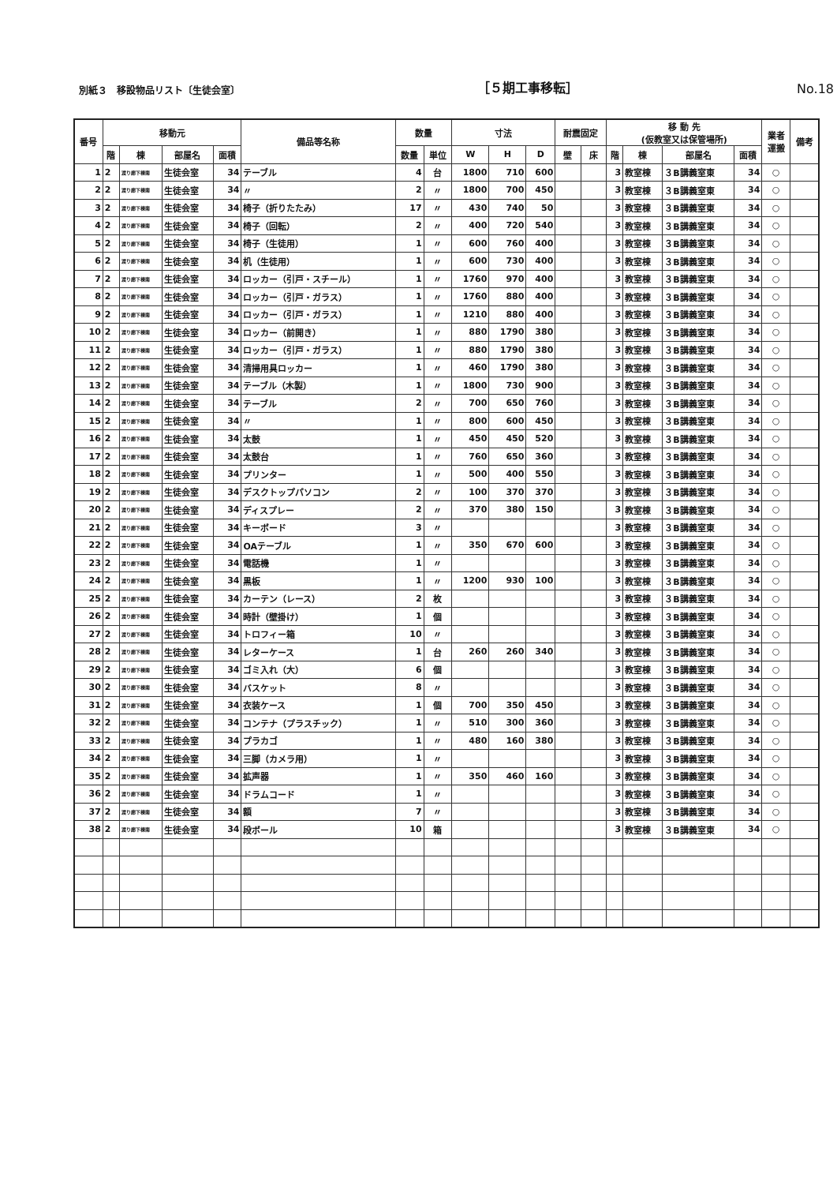別紙３　移設物品リスト〔生徒会室〕
［５期工事移転］
No.18
| 番号 | 移動元 | | | | 備品等名称 | 数量 | | 寸法 | | | 耐震固定 | | 移 動 先 (仮教室又は保管場所) | | | | 業者 運搬 | 備考 |
| --- | --- | --- | --- | --- | --- | --- | --- | --- | --- | --- | --- | --- | --- | --- | --- | --- | --- | --- |
| | 階 | 棟 | 部屋名 | 面積 | | 数量 | 単位 | W | H | D | 壁 | 床 | 階 | 棟 | 部屋名 | 面積 | | |
| 1 | 2 | 渡り廊下棟南 | 生徒会室 | 34 | テーブル | 4 | 台 | 1800 | 710 | 600 | | | 3 | 教室棟 | ３B講義室東 | 34 | ○ | |
| 2 | 2 | 渡り廊下棟南 | 生徒会室 | 34 | 〃 | 2 | 〃 | 1800 | 700 | 450 | | | 3 | 教室棟 | ３B講義室東 | 34 | ○ | |
| 3 | 2 | 渡り廊下棟南 | 生徒会室 | 34 | 椅子（折りたたみ） | 17 | 〃 | 430 | 740 | 50 | | | 3 | 教室棟 | ３B講義室東 | 34 | ○ | |
| 4 | 2 | 渡り廊下棟南 | 生徒会室 | 34 | 椅子（回転） | 2 | 〃 | 400 | 720 | 540 | | | 3 | 教室棟 | ３B講義室東 | 34 | ○ | |
| 5 | 2 | 渡り廊下棟南 | 生徒会室 | 34 | 椅子（生徒用） | 1 | 〃 | 600 | 760 | 400 | | | 3 | 教室棟 | ３B講義室東 | 34 | ○ | |
| 6 | 2 | 渡り廊下棟南 | 生徒会室 | 34 | 机（生徒用） | 1 | 〃 | 600 | 730 | 400 | | | 3 | 教室棟 | ３B講義室東 | 34 | ○ | |
| 7 | 2 | 渡り廊下棟南 | 生徒会室 | 34 | ロッカー（引戸・スチール） | 1 | 〃 | 1760 | 970 | 400 | | | 3 | 教室棟 | ３B講義室東 | 34 | ○ | |
| 8 | 2 | 渡り廊下棟南 | 生徒会室 | 34 | ロッカー（引戸・ガラス） | 1 | 〃 | 1760 | 880 | 400 | | | 3 | 教室棟 | ３B講義室東 | 34 | ○ | |
| 9 | 2 | 渡り廊下棟南 | 生徒会室 | 34 | ロッカー（引戸・ガラス） | 1 | 〃 | 1210 | 880 | 400 | | | 3 | 教室棟 | ３B講義室東 | 34 | ○ | |
| 10 | 2 | 渡り廊下棟南 | 生徒会室 | 34 | ロッカー（前開き） | 1 | 〃 | 880 | 1790 | 380 | | | 3 | 教室棟 | ３B講義室東 | 34 | ○ | |
| 11 | 2 | 渡り廊下棟南 | 生徒会室 | 34 | ロッカー（引戸・ガラス） | 1 | 〃 | 880 | 1790 | 380 | | | 3 | 教室棟 | ３B講義室東 | 34 | ○ | |
| 12 | 2 | 渡り廊下棟南 | 生徒会室 | 34 | 清掃用具ロッカー | 1 | 〃 | 460 | 1790 | 380 | | | 3 | 教室棟 | ３B講義室東 | 34 | ○ | |
| 13 | 2 | 渡り廊下棟南 | 生徒会室 | 34 | テーブル（木製） | 1 | 〃 | 1800 | 730 | 900 | | | 3 | 教室棟 | ３B講義室東 | 34 | ○ | |
| 14 | 2 | 渡り廊下棟南 | 生徒会室 | 34 | テーブル | 2 | 〃 | 700 | 650 | 760 | | | 3 | 教室棟 | ３B講義室東 | 34 | ○ | |
| 15 | 2 | 渡り廊下棟南 | 生徒会室 | 34 | 〃 | 1 | 〃 | 800 | 600 | 450 | | | 3 | 教室棟 | ３B講義室東 | 34 | ○ | |
| 16 | 2 | 渡り廊下棟南 | 生徒会室 | 34 | 太鼓 | 1 | 〃 | 450 | 450 | 520 | | | 3 | 教室棟 | ３B講義室東 | 34 | ○ | |
| 17 | 2 | 渡り廊下棟南 | 生徒会室 | 34 | 太鼓台 | 1 | 〃 | 760 | 650 | 360 | | | 3 | 教室棟 | ３B講義室東 | 34 | ○ | |
| 18 | 2 | 渡り廊下棟南 | 生徒会室 | 34 | プリンター | 1 | 〃 | 500 | 400 | 550 | | | 3 | 教室棟 | ３B講義室東 | 34 | ○ | |
| 19 | 2 | 渡り廊下棟南 | 生徒会室 | 34 | デスクトップパソコン | 2 | 〃 | 100 | 370 | 370 | | | 3 | 教室棟 | ３B講義室東 | 34 | ○ | |
| 20 | 2 | 渡り廊下棟南 | 生徒会室 | 34 | ディスプレー | 2 | 〃 | 370 | 380 | 150 | | | 3 | 教室棟 | ３B講義室東 | 34 | ○ | |
| 21 | 2 | 渡り廊下棟南 | 生徒会室 | 34 | キーボード | 3 | 〃 | | | | | | 3 | 教室棟 | ３B講義室東 | 34 | ○ | |
| 22 | 2 | 渡り廊下棟南 | 生徒会室 | 34 | OAテーブル | 1 | 〃 | 350 | 670 | 600 | | | 3 | 教室棟 | ３B講義室東 | 34 | ○ | |
| 23 | 2 | 渡り廊下棟南 | 生徒会室 | 34 | 電話機 | 1 | 〃 | | | | | | 3 | 教室棟 | ３B講義室東 | 34 | ○ | |
| 24 | 2 | 渡り廊下棟南 | 生徒会室 | 34 | 黒板 | 1 | 〃 | 1200 | 930 | 100 | | | 3 | 教室棟 | ３B講義室東 | 34 | ○ | |
| 25 | 2 | 渡り廊下棟南 | 生徒会室 | 34 | カーテン（レース） | 2 | 枚 | | | | | | 3 | 教室棟 | ３B講義室東 | 34 | ○ | |
| 26 | 2 | 渡り廊下棟南 | 生徒会室 | 34 | 時計（壁掛け） | 1 | 個 | | | | | | 3 | 教室棟 | ３B講義室東 | 34 | ○ | |
| 27 | 2 | 渡り廊下棟南 | 生徒会室 | 34 | トロフィー箱 | 10 | 〃 | | | | | | 3 | 教室棟 | ３B講義室東 | 34 | ○ | |
| 28 | 2 | 渡り廊下棟南 | 生徒会室 | 34 | レターケース | 1 | 台 | 260 | 260 | 340 | | | 3 | 教室棟 | ３B講義室東 | 34 | ○ | |
| 29 | 2 | 渡り廊下棟南 | 生徒会室 | 34 | ゴミ入れ（大） | 6 | 個 | | | | | | 3 | 教室棟 | ３B講義室東 | 34 | ○ | |
| 30 | 2 | 渡り廊下棟南 | 生徒会室 | 34 | バスケット | 8 | 〃 | | | | | | 3 | 教室棟 | ３B講義室東 | 34 | ○ | |
| 31 | 2 | 渡り廊下棟南 | 生徒会室 | 34 | 衣装ケース | 1 | 個 | 700 | 350 | 450 | | | 3 | 教室棟 | ３B講義室東 | 34 | ○ | |
| 32 | 2 | 渡り廊下棟南 | 生徒会室 | 34 | コンテナ（プラスチック） | 1 | 〃 | 510 | 300 | 360 | | | 3 | 教室棟 | ３B講義室東 | 34 | ○ | |
| 33 | 2 | 渡り廊下棟南 | 生徒会室 | 34 | プラカゴ | 1 | 〃 | 480 | 160 | 380 | | | 3 | 教室棟 | ３B講義室東 | 34 | ○ | |
| 34 | 2 | 渡り廊下棟南 | 生徒会室 | 34 | 三脚（カメラ用） | 1 | 〃 | | | | | | 3 | 教室棟 | ３B講義室東 | 34 | ○ | |
| 35 | 2 | 渡り廊下棟南 | 生徒会室 | 34 | 拡声器 | 1 | 〃 | 350 | 460 | 160 | | | 3 | 教室棟 | ３B講義室東 | 34 | ○ | |
| 36 | 2 | 渡り廊下棟南 | 生徒会室 | 34 | ドラムコード | 1 | 〃 | | | | | | 3 | 教室棟 | ３B講義室東 | 34 | ○ | |
| 37 | 2 | 渡り廊下棟南 | 生徒会室 | 34 | 額 | 7 | 〃 | | | | | | 3 | 教室棟 | ３B講義室東 | 34 | ○ | |
| 38 | 2 | 渡り廊下棟南 | 生徒会室 | 34 | 段ボール | 10 | 箱 | | | | | | 3 | 教室棟 | ３B講義室東 | 34 | ○ | |